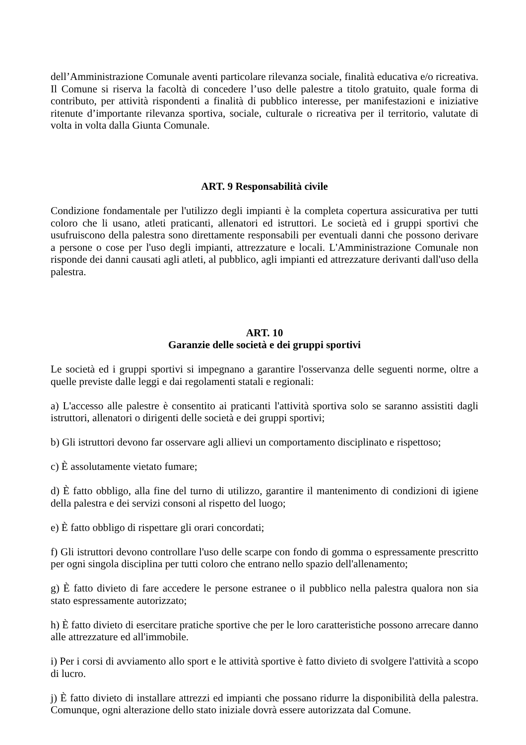dell’Amministrazione Comunale aventi particolare rilevanza sociale, finalità educativa e/o ricreativa. Il Comune si riserva la facoltà di concedere l’uso delle palestre a titolo gratuito, quale forma di contributo, per attività rispondenti a finalità di pubblico interesse, per manifestazioni e iniziative ritenute d’importante rilevanza sportiva, sociale, culturale o ricreativa per il territorio, valutate di volta in volta dalla Giunta Comunale.
ART. 9 Responsabilità civile
Condizione fondamentale per l'utilizzo degli impianti è la completa copertura assicurativa per tutti coloro che li usano, atleti praticanti, allenatori ed istruttori. Le società ed i gruppi sportivi che usufruiscono della palestra sono direttamente responsabili per eventuali danni che possono derivare a persone o cose per l'uso degli impianti, attrezzature e locali. L'Amministrazione Comunale non risponde dei danni causati agli atleti, al pubblico, agli impianti ed attrezzature derivanti dall'uso della palestra.
ART. 10
Garanzie delle società e dei gruppi sportivi
Le società ed i gruppi sportivi si impegnano a garantire l'osservanza delle seguenti norme, oltre a quelle previste dalle leggi e dai regolamenti statali e regionali:
a) L'accesso alle palestre è consentito ai praticanti l'attività sportiva solo se saranno assistiti dagli istruttori, allenatori o dirigenti delle società e dei gruppi sportivi;
b) Gli istruttori devono far osservare agli allievi un comportamento disciplinato e rispettoso;
c) È assolutamente vietato fumare;
d) È fatto obbligo, alla fine del turno di utilizzo, garantire il mantenimento di condizioni di igiene della palestra e dei servizi consoni al rispetto del luogo;
e) È fatto obbligo di rispettare gli orari concordati;
f) Gli istruttori devono controllare l'uso delle scarpe con fondo di gomma o espressamente prescritto per ogni singola disciplina per tutti coloro che entrano nello spazio dell'allenamento;
g) È fatto divieto di fare accedere le persone estranee o il pubblico nella palestra qualora non sia stato espressamente autorizzato;
h) È fatto divieto di esercitare pratiche sportive che per le loro caratteristiche possono arrecare danno alle attrezzature ed all'immobile.
i) Per i corsi di avviamento allo sport e le attività sportive è fatto divieto di svolgere l'attività a scopo di lucro.
j) È fatto divieto di installare attrezzi ed impianti che possano ridurre la disponibilità della palestra. Comunque, ogni alterazione dello stato iniziale dovrà essere autorizzata dal Comune.